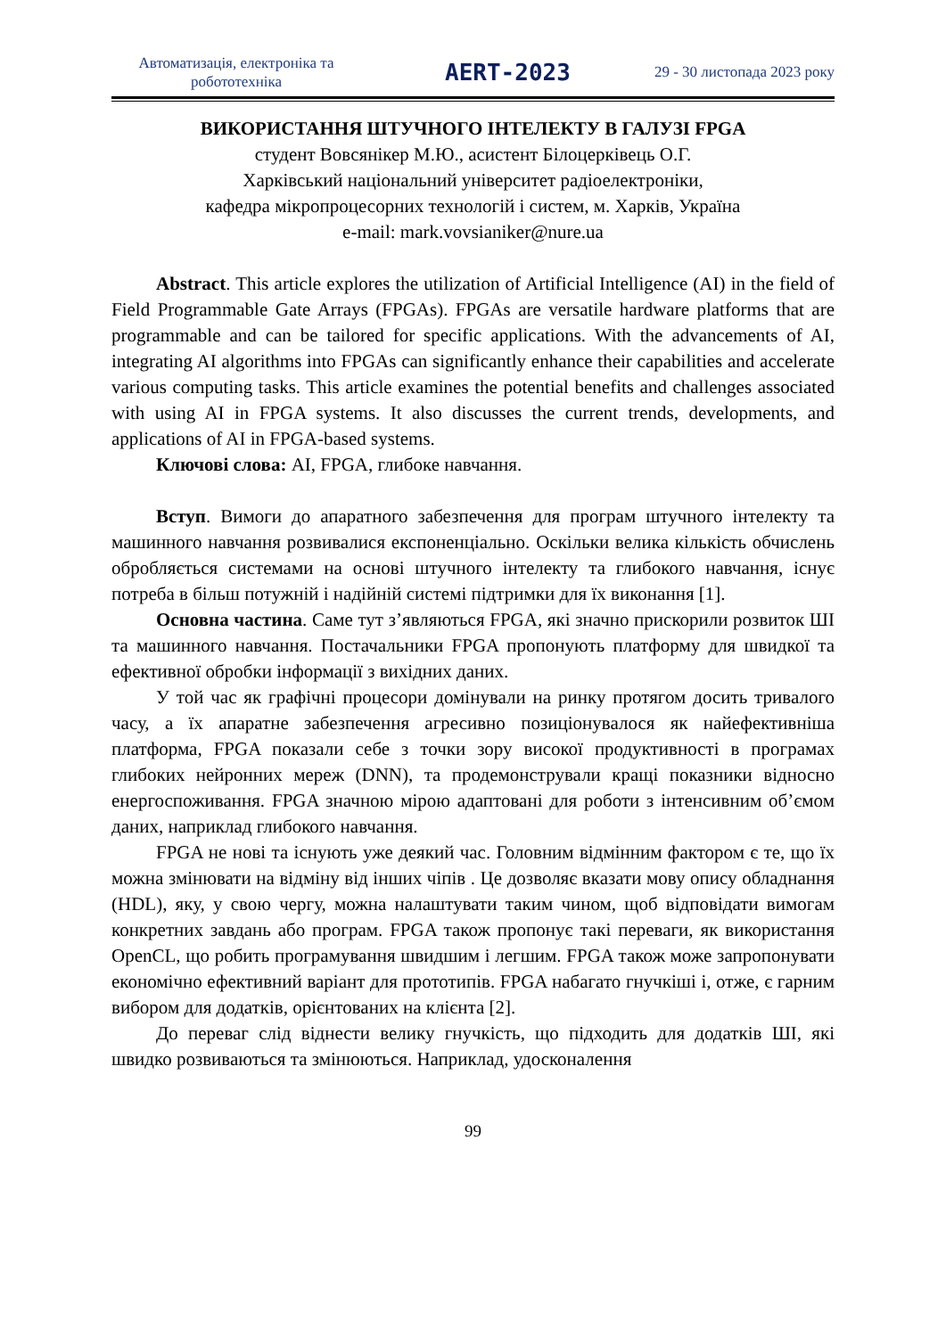Автоматизація, електроніка та робототехніка
AERT-2023
29 - 30 листопада 2023 року
ВИКОРИСТАННЯ ШТУЧНОГО ІНТЕЛЕКТУ В ГАЛУЗІ FPGA
студент Вовсянікер М.Ю., асистент Білоцерківець О.Г.
Харківський національний університет радіоелектроніки,
кафедра мікропроцесорних технологій і систем, м. Харків, Україна
e-mail: mark.vovsianiker@nure.ua
Abstract. This article explores the utilization of Artificial Intelligence (AI) in the field of Field Programmable Gate Arrays (FPGAs). FPGAs are versatile hardware platforms that are programmable and can be tailored for specific applications. With the advancements of AI, integrating AI algorithms into FPGAs can significantly enhance their capabilities and accelerate various computing tasks. This article examines the potential benefits and challenges associated with using AI in FPGA systems. It also discusses the current trends, developments, and applications of AI in FPGA-based systems.
Ключові слова: AI, FPGA, глибоке навчання.
Вступ. Вимоги до апаратного забезпечення для програм штучного інтелекту та машинного навчання розвивалися експоненціально. Оскільки велика кількість обчислень обробляється системами на основі штучного інтелекту та глибокого навчання, існує потреба в більш потужній і надійній системі підтримки для їх виконання [1].
Основна частина. Саме тут з’являються FPGA, які значно прискорили розвиток ШІ та машинного навчання. Постачальники FPGA пропонують платформу для швидкої та ефективної обробки інформації з вихідних даних.
У той час як графічні процесори домінували на ринку протягом досить тривалого часу, а їх апаратне забезпечення агресивно позиціонувалося як найефективніша платформа, FPGA показали себе з точки зору високої продуктивності в програмах глибоких нейронних мереж (DNN), та продемонстрували кращі показники відносно енергоспоживання. FPGA значною мірою адаптовані для роботи з інтенсивним об’ємом даних, наприклад глибокого навчання.
FPGA не нові та існують уже деякий час. Головним відмінним фактором є те, що їх можна змінювати на відміну від інших чіпів . Це дозволяє вказати мову опису обладнання (HDL), яку, у свою чергу, можна налаштувати таким чином, щоб відповідати вимогам конкретних завдань або програм. FPGA також пропонує такі переваги, як використання OpenCL, що робить програмування швидшим і легшим. FPGA також може запропонувати економічно ефективний варіант для прототипів. FPGA набагато гнучкіші і, отже, є гарним вибором для додатків, орієнтованих на клієнта [2].
До переваг слід віднести велику гнучкість, що підходить для додатків ШІ, які швидко розвиваються та змінюються. Наприклад, удосконалення
99